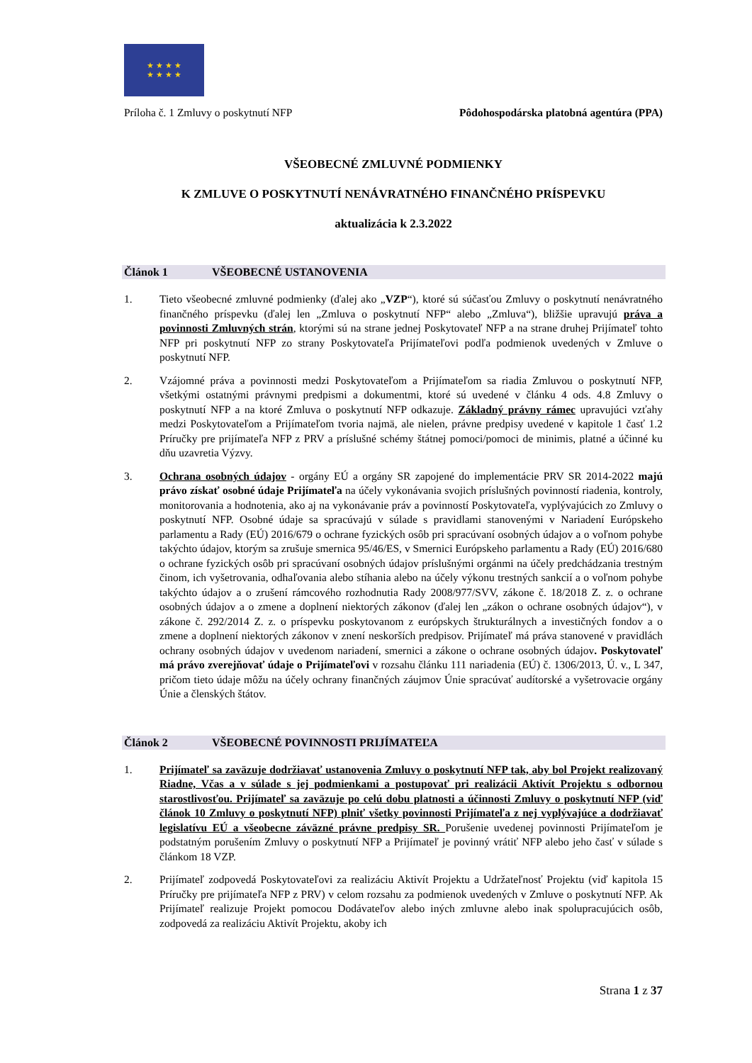★ ★ ★ ★
★ ★ ★ ★
Príloha č. 1 Zmluvy o poskytnutí NFP Pôdohospodárska platobná agentúra (PPA)
VŠEOBECNÉ ZMLUVNÉ PODMIENKY
K ZMLUVE O POSKYTNUTÍ NENÁVRATNÉHO FINANČNÉHO PRÍSPEVKU
aktualizácia k 2.3.2022
Článok 1 VŠEOBECNÉ USTANOVENIA
1. Tieto všeobecné zmluvné podmienky (ďalej ako „VZP“), ktoré sú súčasťou Zmluvy o poskytnutí nenávratného finančného príspevku (ďalej len „Zmluva o poskytnutí NFP“ alebo „Zmluva“), bližšie upravujú práva a povinnosti Zmluvných strán, ktorými sú na strane jednej Poskytovateľ NFP a na strane druhej Prijímateľ tohto NFP pri poskytnutí NFP zo strany Poskytovateľa Prijímateľovi podľa podmienok uvedených v Zmluve o poskytnutí NFP.
2. Vzájomné práva a povinnosti medzi Poskytovateľom a Prijímateľom sa riadia Zmluvou o poskytnutí NFP, všetkými ostatnými právnymi predpismi a dokumentmi, ktoré sú uvedené v článku 4 ods. 4.8 Zmluvy o poskytnutí NFP a na ktoré Zmluva o poskytnutí NFP odkazuje. Základný právny rámec upravujúci vzťahy medzi Poskytovateľom a Prijímateľom tvoria najmä, ale nielen, právne predpisy uvedené v kapitole 1 časť 1.2 Príručky pre prijímateľa NFP z PRV a príslušné schémy štátnej pomoci/pomoci de minimis, platné a účinné ku dňu uzavretia Výzvy.
3. Ochrana osobných údajov - orgány EÚ a orgány SR zapojené do implementácie PRV SR 2014-2022 majú právo získať osobné údaje Prijímateľa na účely vykonávania svojich príslušných povinností riadenia, kontroly, monitorovania a hodnotenia, ako aj na vykonávanie práv a povinností Poskytovateľa, vyplývajúcich zo Zmluvy o poskytnutí NFP. Osobné údaje sa spracúvajú v súlade s pravidlami stanovenými v Nariadení Európskeho parlamentu a Rady (EÚ) 2016/679 o ochrane fyzických osôb pri spracúvaní osobných údajov a o voľnom pohybe takýchto údajov, ktorým sa zrušuje smernica 95/46/ES, v Smernici Európskeho parlamentu a Rady (EÚ) 2016/680 o ochrane fyzických osôb pri spracúvaní osobných údajov príslušnými orgánmi na účely predchádzania trestným činom, ich vyšetrovania, odhaľovania alebo stíhania alebo na účely výkonu trestných sankcií a o voľnom pohybe takýchto údajov a o zrušení rámcového rozhodnutia Rady 2008/977/SVV, zákone č. 18/2018 Z. z. o ochrane osobných údajov a o zmene a doplnení niektorých zákonov (ďalej len „zákon o ochrane osobných údajov“), v zákone č. 292/2014 Z. z. o príspevku poskytovanom z európskych štrukturálnych a investičných fondov a o zmene a doplnení niektorých zákonov v znení neskorších predpisov. Prijímateľ má práva stanovené v pravidlách ochrany osobných údajov v uvedenom nariadení, smernici a zákone o ochrane osobných údajov. Poskytovateľ má právo zverejňovať údaje o Prijímateľovi v rozsahu článku 111 nariadenia (EÚ) č. 1306/2013, Ú. v., L 347, pričom tieto údaje môžu na účely ochrany finančných záujmov Únie spracúvať audítorské a vyšetrovacie orgány Únie a členských štátov.
Článok 2 VŠEOBECNÉ POVINNOSTI PRIJÍMATEĽA
1. Prijímateľ sa zaväzuje dodržiavať ustanovenia Zmluvy o poskytnutí NFP tak, aby bol Projekt realizovaný Riadne, Včas a v súlade s jej podmienkami a postupovať pri realizácii Aktivít Projektu s odbornou starostlivosťou. Prijímateľ sa zaväzuje po celú dobu platnosti a účinnosti Zmluvy o poskytnutí NFP (viď článok 10 Zmluvy o poskytnutí NFP) plniť všetky povinnosti Prijímateľa z nej vyplývajúce a dodržiavať legislatívu EÚ a všeobecne záväzné právne predpisy SR. Porušenie uvedenej povinnosti Prijímateľom je podstatným porušením Zmluvy o poskytnutí NFP a Prijímateľ je povinný vrátiť NFP alebo jeho časť v súlade s článkom 18 VZP.
2. Prijímateľ zodpovedá Poskytovateľovi za realizáciu Aktivít Projektu a Udržateľnosť Projektu (viď kapitola 15 Príručky pre prijímateľa NFP z PRV) v celom rozsahu za podmienok uvedených v Zmluve o poskytnutí NFP. Ak Prijímateľ realizuje Projekt pomocou Dodávateľov alebo iných zmluvne alebo inak spolupracujúcich osôb, zodpovedá za realizáciu Aktivít Projektu, akoby ich
Strana 1 z 37